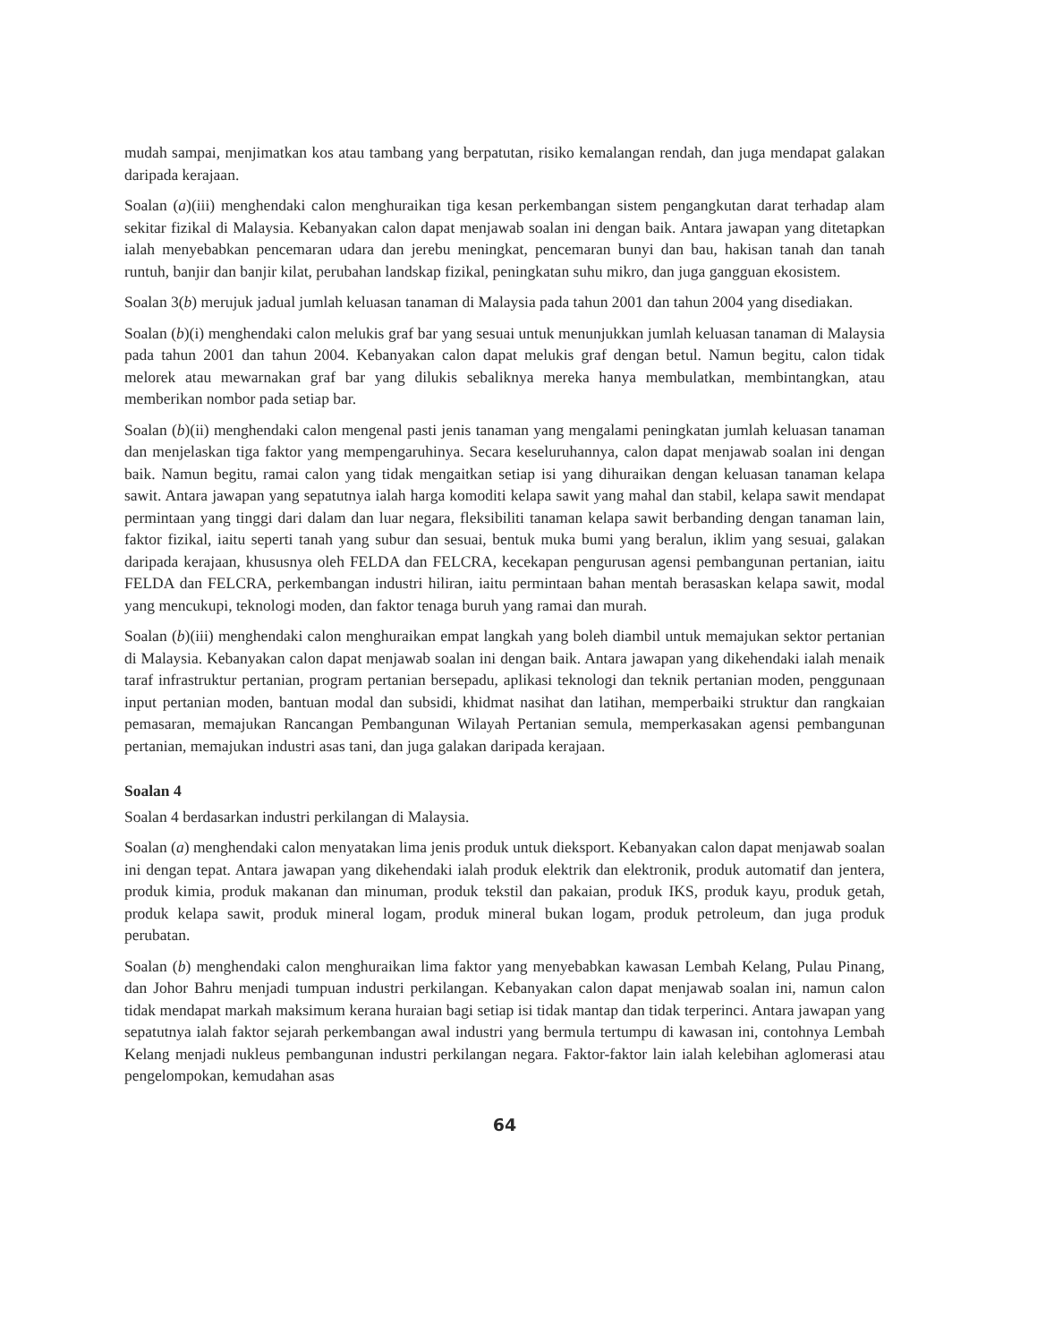mudah sampai, menjimatkan kos atau tambang yang berpatutan, risiko kemalangan rendah, dan juga mendapat galakan daripada kerajaan.
Soalan (a)(iii) menghendaki calon menghuraikan tiga kesan perkembangan sistem pengangkutan darat terhadap alam sekitar fizikal di Malaysia. Kebanyakan calon dapat menjawab soalan ini dengan baik. Antara jawapan yang ditetapkan ialah menyebabkan pencemaran udara dan jerebu meningkat, pencemaran bunyi dan bau, hakisan tanah dan tanah runtuh, banjir dan banjir kilat, perubahan landskap fizikal, peningkatan suhu mikro, dan juga gangguan ekosistem.
Soalan 3(b) merujuk jadual jumlah keluasan tanaman di Malaysia pada tahun 2001 dan tahun 2004 yang disediakan.
Soalan (b)(i) menghendaki calon melukis graf bar yang sesuai untuk menunjukkan jumlah keluasan tanaman di Malaysia pada tahun 2001 dan tahun 2004. Kebanyakan calon dapat melukis graf dengan betul. Namun begitu, calon tidak melorek atau mewarnakan graf bar yang dilukis sebaliknya mereka hanya membulatkan, membintangkan, atau memberikan nombor pada setiap bar.
Soalan (b)(ii) menghendaki calon mengenal pasti jenis tanaman yang mengalami peningkatan jumlah keluasan tanaman dan menjelaskan tiga faktor yang mempengaruhinya. Secara keseluruhannya, calon dapat menjawab soalan ini dengan baik. Namun begitu, ramai calon yang tidak mengaitkan setiap isi yang dihuraikan dengan keluasan tanaman kelapa sawit. Antara jawapan yang sepatutnya ialah harga komoditi kelapa sawit yang mahal dan stabil, kelapa sawit mendapat permintaan yang tinggi dari dalam dan luar negara, fleksibiliti tanaman kelapa sawit berbanding dengan tanaman lain, faktor fizikal, iaitu seperti tanah yang subur dan sesuai, bentuk muka bumi yang beralun, iklim yang sesuai, galakan daripada kerajaan, khususnya oleh FELDA dan FELCRA, kecekapan pengurusan agensi pembangunan pertanian, iaitu FELDA dan FELCRA, perkembangan industri hiliran, iaitu permintaan bahan mentah berasaskan kelapa sawit, modal yang mencukupi, teknologi moden, dan faktor tenaga buruh yang ramai dan murah.
Soalan (b)(iii) menghendaki calon menghuraikan empat langkah yang boleh diambil untuk memajukan sektor pertanian di Malaysia. Kebanyakan calon dapat menjawab soalan ini dengan baik. Antara jawapan yang dikehendaki ialah menaik taraf infrastruktur pertanian, program pertanian bersepadu, aplikasi teknologi dan teknik pertanian moden, penggunaan input pertanian moden, bantuan modal dan subsidi, khidmat nasihat dan latihan, memperbaiki struktur dan rangkaian pemasaran, memajukan Rancangan Pembangunan Wilayah Pertanian semula, memperkasakan agensi pembangunan pertanian, memajukan industri asas tani, dan juga galakan daripada kerajaan.
Soalan 4
Soalan 4 berdasarkan industri perkilangan di Malaysia.
Soalan (a) menghendaki calon menyatakan lima jenis produk untuk dieksport. Kebanyakan calon dapat menjawab soalan ini dengan tepat. Antara jawapan yang dikehendaki ialah produk elektrik dan elektronik, produk automatif dan jentera, produk kimia, produk makanan dan minuman, produk tekstil dan pakaian, produk IKS, produk kayu, produk getah, produk kelapa sawit, produk mineral logam, produk mineral bukan logam, produk petroleum, dan juga produk perubatan.
Soalan (b) menghendaki calon menghuraikan lima faktor yang menyebabkan kawasan Lembah Kelang, Pulau Pinang, dan Johor Bahru menjadi tumpuan industri perkilangan. Kebanyakan calon dapat menjawab soalan ini, namun calon tidak mendapat markah maksimum kerana huraian bagi setiap isi tidak mantap dan tidak terperinci. Antara jawapan yang sepatutnya ialah faktor sejarah perkembangan awal industri yang bermula tertumpu di kawasan ini, contohnya Lembah Kelang menjadi nukleus pembangunan industri perkilangan negara. Faktor-faktor lain ialah kelebihan aglomerasi atau pengelompokan, kemudahan asas
64